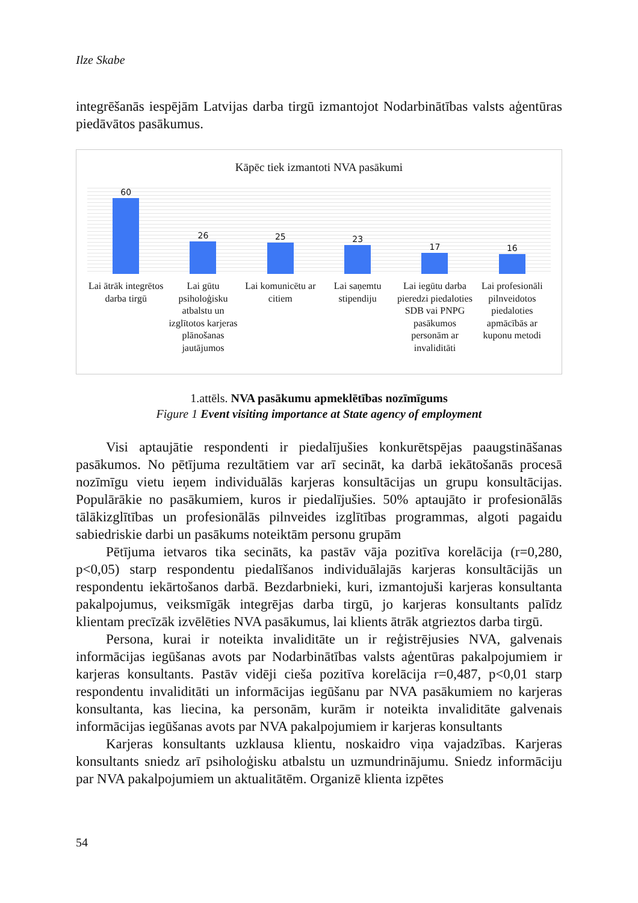Ilze Skabe
integrēšanās iespējām Latvijas darba tirgū izmantojot Nodarbinātības valsts aģentūras piedāvātos pasākumus.
Kāpēc tiek izmantoti NVA pasākumi
60
Lai ātrāk integrētos darba tirgū
26
Lai gūtu psiholoģisku atbalstu un izglītotos karjeras plānošanas jautājumos
25
Lai komunicētu ar citiem
23
Lai saņemtu stipendiju
17
Lai iegūtu darba pieredzi piedaloties SDB vai PNPG pasākumos personām ar invaliditāti
16
Lai profesionāli pilnveidotos piedaloties apmācībās ar kuponu metodi
1.attēls. NVA pasākumu apmeklētības nozīmīgums
Figure 1 Event visiting importance at State agency of employment
Visi aptaujātie respondenti ir piedalījušies konkurētspējas paaugstināšanas pasākumos. No pētījuma rezultātiem var arī secināt, ka darbā iekātošanās procesā nozīmīgu vietu ieņem individuālās karjeras konsultācijas un grupu konsultācijas. Populārākie no pasākumiem, kuros ir piedalījušies. 50% aptaujāto ir profesionālās tālākizglītības un profesionālās pilnveides izglītības programmas, algoti pagaidu sabiedriskie darbi un pasākums noteiktām personu grupām
Pētījuma ietvaros tika secināts, ka pastāv vāja pozitīva korelācija (r=0,280, p<0,05) starp respondentu piedalīšanos individuālajās karjeras konsultācijās un respondentu iekārtošanos darbā. Bezdarbnieki, kuri, izmantojuši karjeras konsultanta pakalpojumus, veiksmīgāk integrējas darba tirgū, jo karjeras konsultants palīdz klientam precīzāk izvēlēties NVA pasākumus, lai klients ātrāk atgrieztos darba tirgū.
Persona, kurai ir noteikta invaliditāte un ir reģistrējusies NVA, galvenais informācijas iegūšanas avots par Nodarbinātības valsts aģentūras pakalpojumiem ir karjeras konsultants. Pastāv vidēji cieša pozitīva korelācija r=0,487, p<0,01 starp respondentu invaliditāti un informācijas iegūšanu par NVA pasākumiem no karjeras konsultanta, kas liecina, ka personām, kurām ir noteikta invaliditāte galvenais informācijas iegūšanas avots par NVA pakalpojumiem ir karjeras konsultants
Karjeras konsultants uzklausa klientu, noskaidro viņa vajadzības. Karjeras konsultants sniedz arī psiholoģisku atbalstu un uzmundrinājumu. Sniedz informāciju par NVA pakalpojumiem un aktualitātēm. Organizē klienta izpētes
54